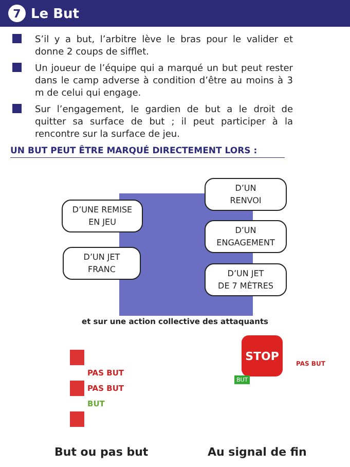7 Le But
S’il y a but, l’arbitre lève le bras pour le valider et donne 2 coups de sifflet.
Un joueur de l’équipe qui a marqué un but peut rester dans le camp adverse à condition d’être au moins à 3 m de celui qui engage.
Sur l’engagement, le gardien de but a le droit de quitter sa surface de but ; il peut participer à la rencontre sur la surface de jeu.
UN BUT PEUT ÊTRE MARQUÉ DIRECTEMENT LORS :
D’UNE REMISE
EN JEU
D’UN JET
FRANC
D’UN
RENVOI
D’UN
ENGAGEMENT
D’UN JET
DE 7 MÈTRES
et sur une action collective des attaquants
PAS BUT
PAS BUT
BUT
STOP
PAS BUT
BUT
But ou pas but Au signal de fin